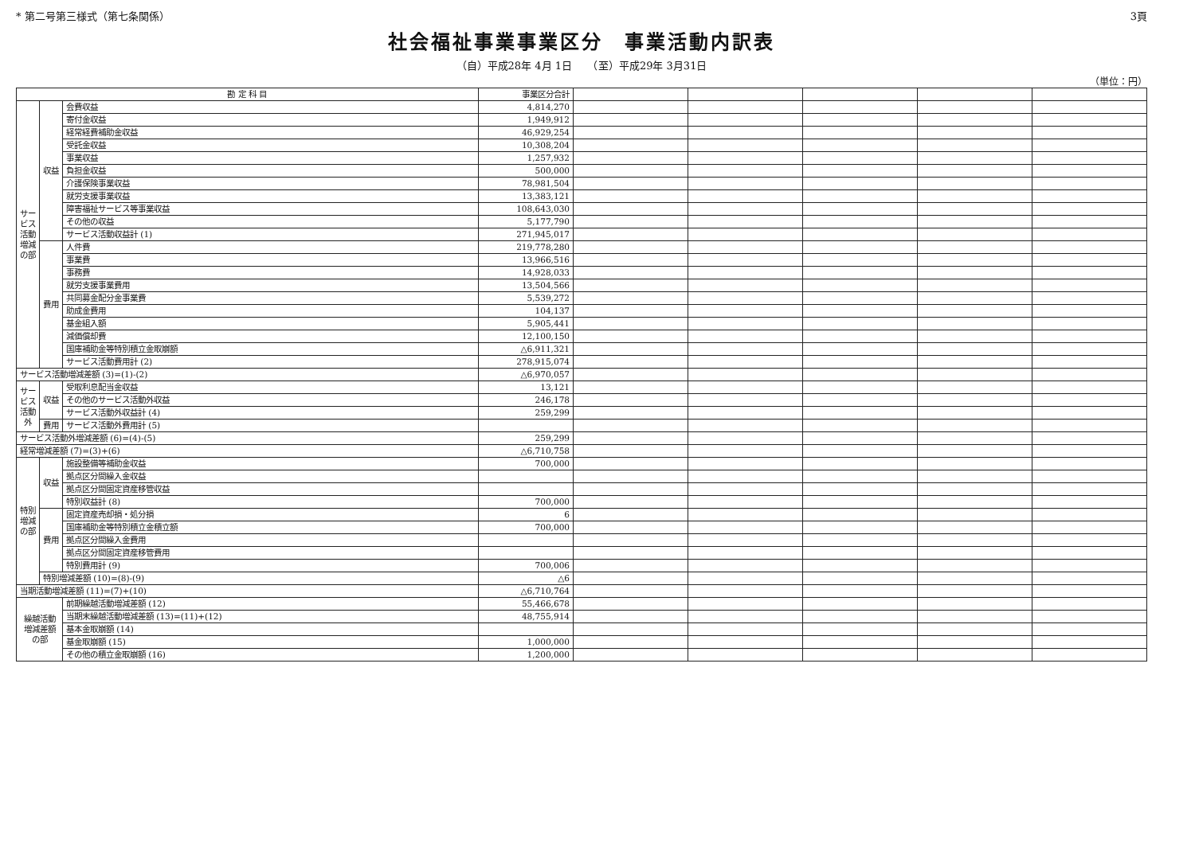* 第二号第三様式（第七条関係） 3頁
社会福祉事業事業区分　事業活動内訳表
（自）平成28年 4月 1日　　（至）平成29年 3月31日
（単位：円）
| 勘 定 科 目 | | | 事業区分合計 | | | | | |
| --- | --- | --- | --- | --- | --- | --- | --- | --- |
| サービス活動増減の部 | 収益 | 会費収益 | 4,814,270 | | | | | |
| | | 寄付金収益 | 1,949,912 | | | | | |
| | | 経常経費補助金収益 | 46,929,254 | | | | | |
| | | 受託金収益 | 10,308,204 | | | | | |
| | | 事業収益 | 1,257,932 | | | | | |
| | | 負担金収益 | 500,000 | | | | | |
| | | 介護保険事業収益 | 78,981,504 | | | | | |
| | | 就労支援事業収益 | 13,383,121 | | | | | |
| | | 障害福祉サービス等事業収益 | 108,643,030 | | | | | |
| | | その他の収益 | 5,177,790 | | | | | |
| | | サービス活動収益計 (1) | 271,945,017 | | | | | |
| | 費用 | 人件費 | 219,778,280 | | | | | |
| | | 事業費 | 13,966,516 | | | | | |
| | | 事務費 | 14,928,033 | | | | | |
| | | 就労支援事業費用 | 13,504,566 | | | | | |
| | | 共同募金配分金事業費 | 5,539,272 | | | | | |
| | | 助成金費用 | 104,137 | | | | | |
| | | 基金組入額 | 5,905,441 | | | | | |
| | | 減価償却費 | 12,100,150 | | | | | |
| | | 国庫補助金等特別積立金取崩額 | △6,911,321 | | | | | |
| | | サービス活動費用計 (2) | 278,915,074 | | | | | |
| サービス活動増減差額 (3)=(1)-(2) | | | △6,970,057 | | | | | |
| サービス活動外 | 収益 | 受取利息配当金収益 | 13,121 | | | | | |
| | | その他のサービス活動外収益 | 246,178 | | | | | |
| | | サービス活動外収益計 (4) | 259,299 | | | | | |
| | 費用 | サービス活動外費用計 (5) | | | | | | |
| サービス活動外増減差額 (6)=(4)-(5) | | | 259,299 | | | | | |
| 経常増減差額 (7)=(3)+(6) | | | △6,710,758 | | | | | |
| 特別増減の部 | 収益 | 施設整備等補助金収益 | 700,000 | | | | | |
| | | 拠点区分間繰入金収益 | | | | | | |
| | | 拠点区分間固定資産移管収益 | | | | | | |
| | | 特別収益計 (8) | 700,000 | | | | | |
| | 費用 | 固定資産売却損・処分損 | 6 | | | | | |
| | | 国庫補助金等特別積立金積立額 | 700,000 | | | | | |
| | | 拠点区分間繰入金費用 | | | | | | |
| | | 拠点区分間固定資産移管費用 | | | | | | |
| | | 特別費用計 (9) | 700,006 | | | | | |
| | 特別増減差額 (10)=(8)-(9) | | △6 | | | | | |
| 当期活動増減差額 (11)=(7)+(10) | | | △6,710,764 | | | | | |
| 繰越活動増減差額の部 | | 前期繰越活動増減差額 (12) | 55,466,678 | | | | | |
| | | 当期末繰越活動増減差額 (13)=(11)+(12) | 48,755,914 | | | | | |
| | | 基本金取崩額 (14) | | | | | | |
| | | 基金取崩額 (15) | 1,000,000 | | | | | |
| | | その他の積立金取崩額 (16) | 1,200,000 | | | | | |